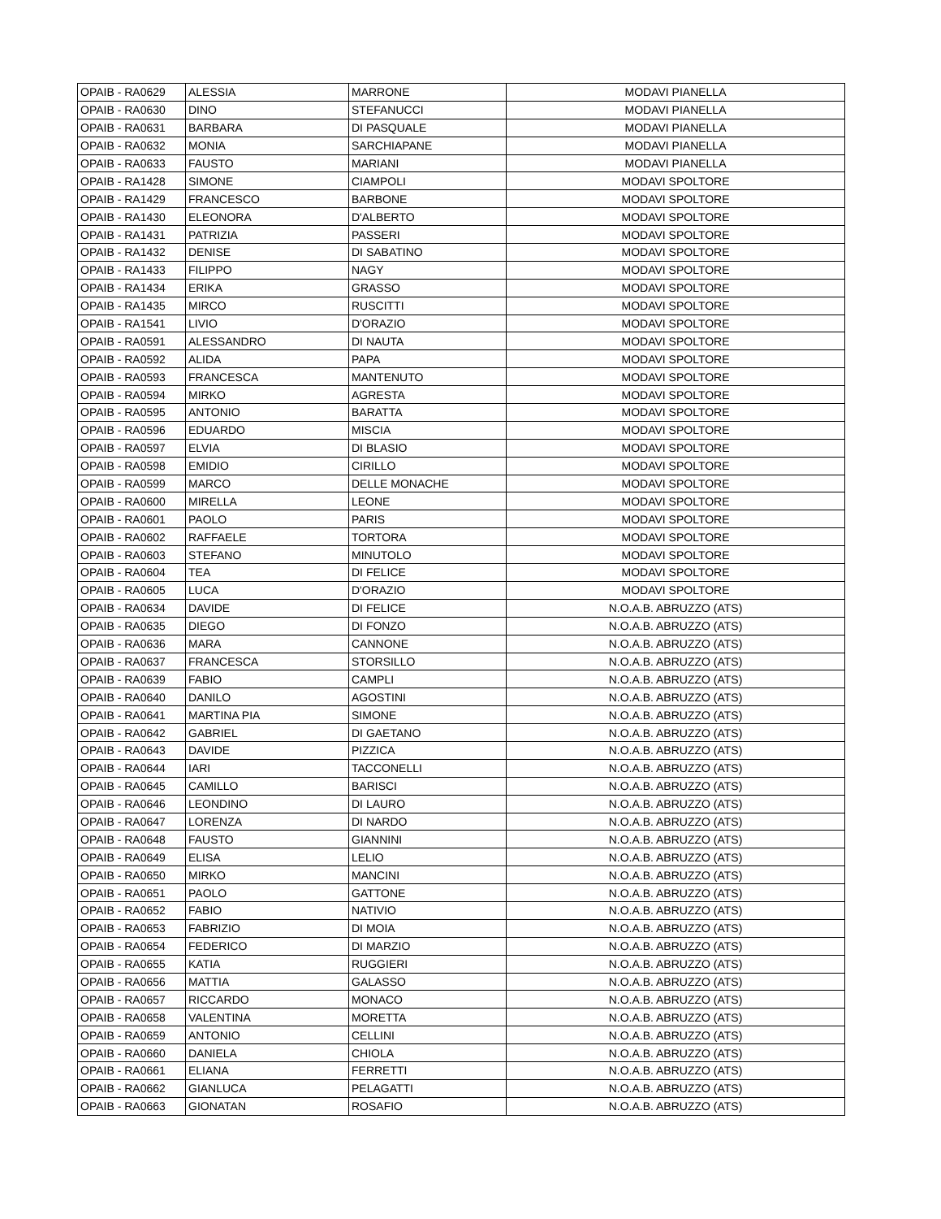| OPAIB - RA0629 | ALESSIA | MARRONE | MODAVI PIANELLA |
| OPAIB - RA0630 | DINO | STEFANUCCI | MODAVI PIANELLA |
| OPAIB - RA0631 | BARBARA | DI PASQUALE | MODAVI PIANELLA |
| OPAIB - RA0632 | MONIA | SARCHIAPANE | MODAVI PIANELLA |
| OPAIB - RA0633 | FAUSTO | MARIANI | MODAVI PIANELLA |
| OPAIB - RA1428 | SIMONE | CIAMPOLI | MODAVI SPOLTORE |
| OPAIB - RA1429 | FRANCESCO | BARBONE | MODAVI SPOLTORE |
| OPAIB - RA1430 | ELEONORA | D'ALBERTO | MODAVI SPOLTORE |
| OPAIB - RA1431 | PATRIZIA | PASSERI | MODAVI SPOLTORE |
| OPAIB - RA1432 | DENISE | DI SABATINO | MODAVI SPOLTORE |
| OPAIB - RA1433 | FILIPPO | NAGY | MODAVI SPOLTORE |
| OPAIB - RA1434 | ERIKA | GRASSO | MODAVI SPOLTORE |
| OPAIB - RA1435 | MIRCO | RUSCITTI | MODAVI SPOLTORE |
| OPAIB - RA1541 | LIVIO | D'ORAZIO | MODAVI SPOLTORE |
| OPAIB - RA0591 | ALESSANDRO | DI NAUTA | MODAVI SPOLTORE |
| OPAIB - RA0592 | ALIDA | PAPA | MODAVI SPOLTORE |
| OPAIB - RA0593 | FRANCESCA | MANTENUTO | MODAVI SPOLTORE |
| OPAIB - RA0594 | MIRKO | AGRESTA | MODAVI SPOLTORE |
| OPAIB - RA0595 | ANTONIO | BARATTA | MODAVI SPOLTORE |
| OPAIB - RA0596 | EDUARDO | MISCIA | MODAVI SPOLTORE |
| OPAIB - RA0597 | ELVIA | DI BLASIO | MODAVI SPOLTORE |
| OPAIB - RA0598 | EMIDIO | CIRILLO | MODAVI SPOLTORE |
| OPAIB - RA0599 | MARCO | DELLE MONACHE | MODAVI SPOLTORE |
| OPAIB - RA0600 | MIRELLA | LEONE | MODAVI SPOLTORE |
| OPAIB - RA0601 | PAOLO | PARIS | MODAVI SPOLTORE |
| OPAIB - RA0602 | RAFFAELE | TORTORA | MODAVI SPOLTORE |
| OPAIB - RA0603 | STEFANO | MINUTOLO | MODAVI SPOLTORE |
| OPAIB - RA0604 | TEA | DI FELICE | MODAVI SPOLTORE |
| OPAIB - RA0605 | LUCA | D'ORAZIO | MODAVI SPOLTORE |
| OPAIB - RA0634 | DAVIDE | DI FELICE | N.O.A.B. ABRUZZO (ATS) |
| OPAIB - RA0635 | DIEGO | DI FONZO | N.O.A.B. ABRUZZO (ATS) |
| OPAIB - RA0636 | MARA | CANNONE | N.O.A.B. ABRUZZO (ATS) |
| OPAIB - RA0637 | FRANCESCA | STORSILLO | N.O.A.B. ABRUZZO (ATS) |
| OPAIB - RA0639 | FABIO | CAMPLI | N.O.A.B. ABRUZZO (ATS) |
| OPAIB - RA0640 | DANILO | AGOSTINI | N.O.A.B. ABRUZZO (ATS) |
| OPAIB - RA0641 | MARTINA PIA | SIMONE | N.O.A.B. ABRUZZO (ATS) |
| OPAIB - RA0642 | GABRIEL | DI GAETANO | N.O.A.B. ABRUZZO (ATS) |
| OPAIB - RA0643 | DAVIDE | PIZZICA | N.O.A.B. ABRUZZO (ATS) |
| OPAIB - RA0644 | IARI | TACCONELLI | N.O.A.B. ABRUZZO (ATS) |
| OPAIB - RA0645 | CAMILLO | BARISCI | N.O.A.B. ABRUZZO (ATS) |
| OPAIB - RA0646 | LEONDINO | DI LAURO | N.O.A.B. ABRUZZO (ATS) |
| OPAIB - RA0647 | LORENZA | DI NARDO | N.O.A.B. ABRUZZO (ATS) |
| OPAIB - RA0648 | FAUSTO | GIANNINI | N.O.A.B. ABRUZZO (ATS) |
| OPAIB - RA0649 | ELISA | LELIO | N.O.A.B. ABRUZZO (ATS) |
| OPAIB - RA0650 | MIRKO | MANCINI | N.O.A.B. ABRUZZO (ATS) |
| OPAIB - RA0651 | PAOLO | GATTONE | N.O.A.B. ABRUZZO (ATS) |
| OPAIB - RA0652 | FABIO | NATIVIO | N.O.A.B. ABRUZZO (ATS) |
| OPAIB - RA0653 | FABRIZIO | DI MOIA | N.O.A.B. ABRUZZO (ATS) |
| OPAIB - RA0654 | FEDERICO | DI MARZIO | N.O.A.B. ABRUZZO (ATS) |
| OPAIB - RA0655 | KATIA | RUGGIERI | N.O.A.B. ABRUZZO (ATS) |
| OPAIB - RA0656 | MATTIA | GALASSO | N.O.A.B. ABRUZZO (ATS) |
| OPAIB - RA0657 | RICCARDO | MONACO | N.O.A.B. ABRUZZO (ATS) |
| OPAIB - RA0658 | VALENTINA | MORETTA | N.O.A.B. ABRUZZO (ATS) |
| OPAIB - RA0659 | ANTONIO | CELLINI | N.O.A.B. ABRUZZO (ATS) |
| OPAIB - RA0660 | DANIELA | CHIOLA | N.O.A.B. ABRUZZO (ATS) |
| OPAIB - RA0661 | ELIANA | FERRETTI | N.O.A.B. ABRUZZO (ATS) |
| OPAIB - RA0662 | GIANLUCA | PELAGATTI | N.O.A.B. ABRUZZO (ATS) |
| OPAIB - RA0663 | GIONATAN | ROSAFIO | N.O.A.B. ABRUZZO (ATS) |